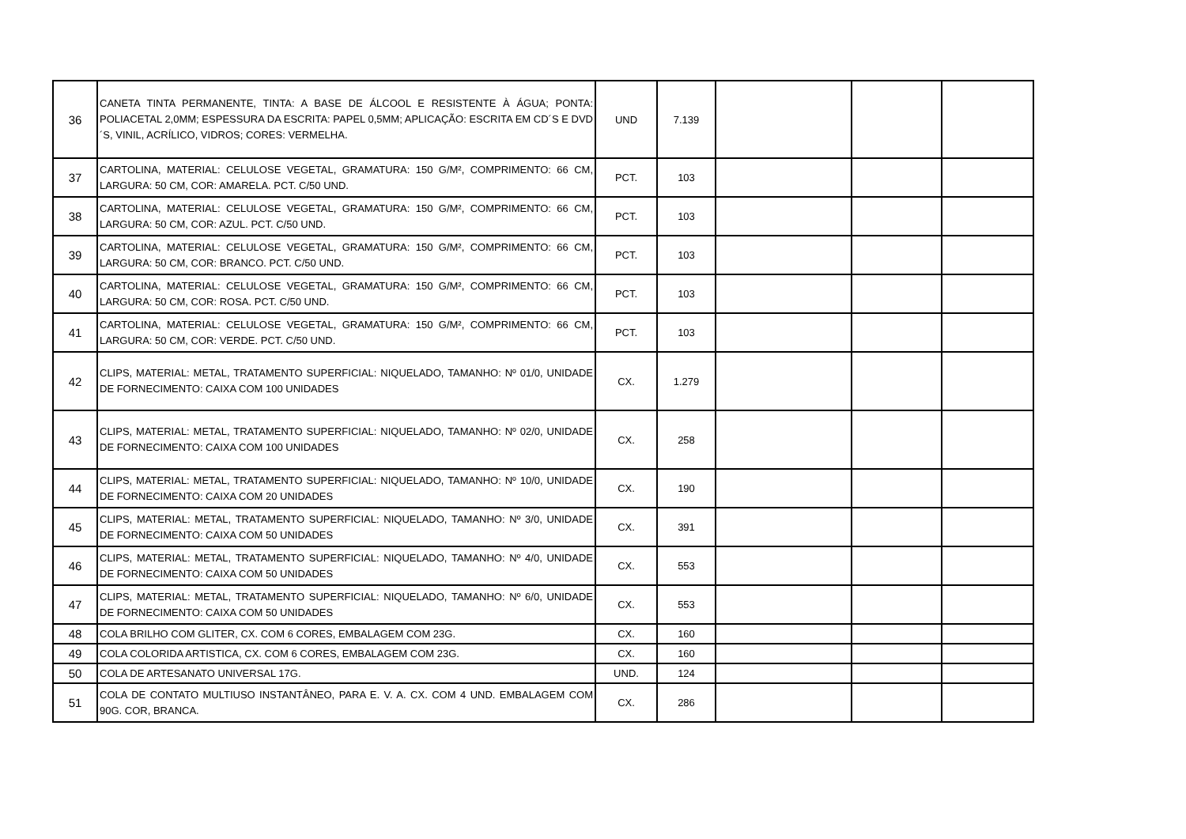| 36 | CANETA TINTA PERMANENTE, TINTA: A BASE DE ÁLCOOL E RESISTENTE À ÁGUA; PONTA: POLIACETAL 2,0MM; ESPESSURA DA ESCRITA: PAPEL 0,5MM; APLICAÇÃO: ESCRITA EM CD´S E DVD´S, VINIL, ACRÍLICO, VIDROS; CORES: VERMELHA. | UND | 7.139 | | | |
| 37 | CARTOLINA, MATERIAL: CELULOSE VEGETAL, GRAMATURA: 150 G/M², COMPRIMENTO: 66 CM, LARGURA: 50 CM, COR: AMARELA. PCT. C/50 UND. | PCT. | 103 | | | |
| 38 | CARTOLINA, MATERIAL: CELULOSE VEGETAL, GRAMATURA: 150 G/M², COMPRIMENTO: 66 CM, LARGURA: 50 CM, COR: AZUL. PCT. C/50 UND. | PCT. | 103 | | | |
| 39 | CARTOLINA, MATERIAL: CELULOSE VEGETAL, GRAMATURA: 150 G/M², COMPRIMENTO: 66 CM, LARGURA: 50 CM, COR: BRANCO. PCT. C/50 UND. | PCT. | 103 | | | |
| 40 | CARTOLINA, MATERIAL: CELULOSE VEGETAL, GRAMATURA: 150 G/M², COMPRIMENTO: 66 CM, LARGURA: 50 CM, COR: ROSA. PCT. C/50 UND. | PCT. | 103 | | | |
| 41 | CARTOLINA, MATERIAL: CELULOSE VEGETAL, GRAMATURA: 150 G/M², COMPRIMENTO: 66 CM, LARGURA: 50 CM, COR: VERDE. PCT. C/50 UND. | PCT. | 103 | | | |
| 42 | CLIPS, MATERIAL: METAL, TRATAMENTO SUPERFICIAL: NIQUELADO, TAMANHO: Nº 01/0, UNIDADE DE FORNECIMENTO: CAIXA COM 100 UNIDADES | CX. | 1.279 | | | |
| 43 | CLIPS, MATERIAL: METAL, TRATAMENTO SUPERFICIAL: NIQUELADO, TAMANHO: Nº 02/0, UNIDADE DE FORNECIMENTO: CAIXA COM 100 UNIDADES | CX. | 258 | | | |
| 44 | CLIPS, MATERIAL: METAL, TRATAMENTO SUPERFICIAL: NIQUELADO, TAMANHO: Nº 10/0, UNIDADE DE FORNECIMENTO: CAIXA COM 20 UNIDADES | CX. | 190 | | | |
| 45 | CLIPS, MATERIAL: METAL, TRATAMENTO SUPERFICIAL: NIQUELADO, TAMANHO: Nº 3/0, UNIDADE DE FORNECIMENTO: CAIXA COM 50 UNIDADES | CX. | 391 | | | |
| 46 | CLIPS, MATERIAL: METAL, TRATAMENTO SUPERFICIAL: NIQUELADO, TAMANHO: Nº 4/0, UNIDADE DE FORNECIMENTO: CAIXA COM 50 UNIDADES | CX. | 553 | | | |
| 47 | CLIPS, MATERIAL: METAL, TRATAMENTO SUPERFICIAL: NIQUELADO, TAMANHO: Nº 6/0, UNIDADE DE FORNECIMENTO: CAIXA COM 50 UNIDADES | CX. | 553 | | | |
| 48 | COLA BRILHO COM GLITER, CX. COM 6 CORES, EMBALAGEM COM 23G. | CX. | 160 | | | |
| 49 | COLA COLORIDA ARTISTICA, CX. COM 6 CORES, EMBALAGEM COM 23G. | CX. | 160 | | | |
| 50 | COLA DE ARTESANATO UNIVERSAL 17G. | UND. | 124 | | | |
| 51 | COLA DE CONTATO MULTIUSO INSTANTÂNEO, PARA E. V. A. CX. COM 4 UND. EMBALAGEM COM 90G. COR, BRANCA. | CX. | 286 | | | |